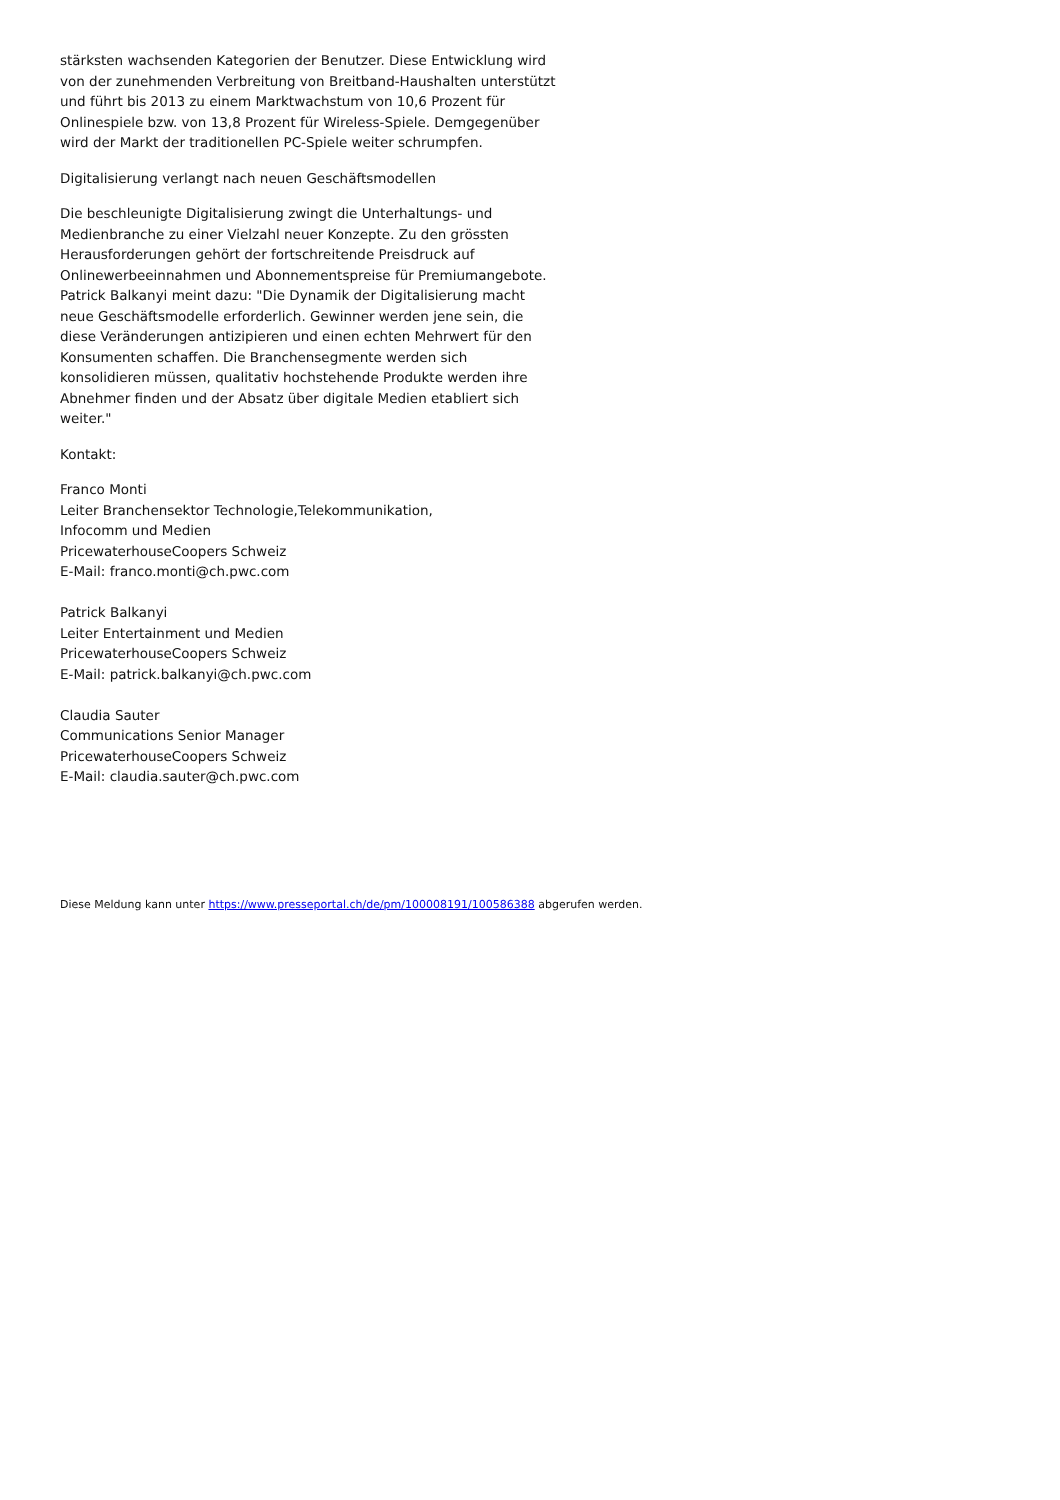stärksten wachsenden Kategorien der Benutzer. Diese Entwicklung wird von der zunehmenden Verbreitung von Breitband-Haushalten unterstützt und führt bis 2013 zu einem Marktwachstum von 10,6 Prozent für Onlinespiele bzw. von 13,8 Prozent für Wireless-Spiele. Demgegenüber wird der Markt der traditionellen PC-Spiele weiter schrumpfen.
Digitalisierung verlangt nach neuen Geschäftsmodellen
Die beschleunigte Digitalisierung zwingt die Unterhaltungs- und Medienbranche zu einer Vielzahl neuer Konzepte. Zu den grössten Herausforderungen gehört der fortschreitende Preisdruck auf Onlinewerbeeinnahmen und Abonnementspreise für Premiumangebote. Patrick Balkanyi meint dazu: "Die Dynamik der Digitalisierung macht neue Geschäftsmodelle erforderlich. Gewinner werden jene sein, die diese Veränderungen antizipieren und einen echten Mehrwert für den Konsumenten schaffen. Die Branchensegmente werden sich konsolidieren müssen, qualitativ hochstehende Produkte werden ihre Abnehmer finden und der Absatz über digitale Medien etabliert sich weiter."
Kontakt:
Franco Monti
Leiter Branchensektor Technologie,Telekommunikation,
Infocomm und Medien
PricewaterhouseCoopers Schweiz
E-Mail: franco.monti@ch.pwc.com
Patrick Balkanyi
Leiter Entertainment und Medien
PricewaterhouseCoopers Schweiz
E-Mail: patrick.balkanyi@ch.pwc.com
Claudia Sauter
Communications Senior Manager
PricewaterhouseCoopers Schweiz
E-Mail: claudia.sauter@ch.pwc.com
Diese Meldung kann unter https://www.presseportal.ch/de/pm/100008191/100586388 abgerufen werden.